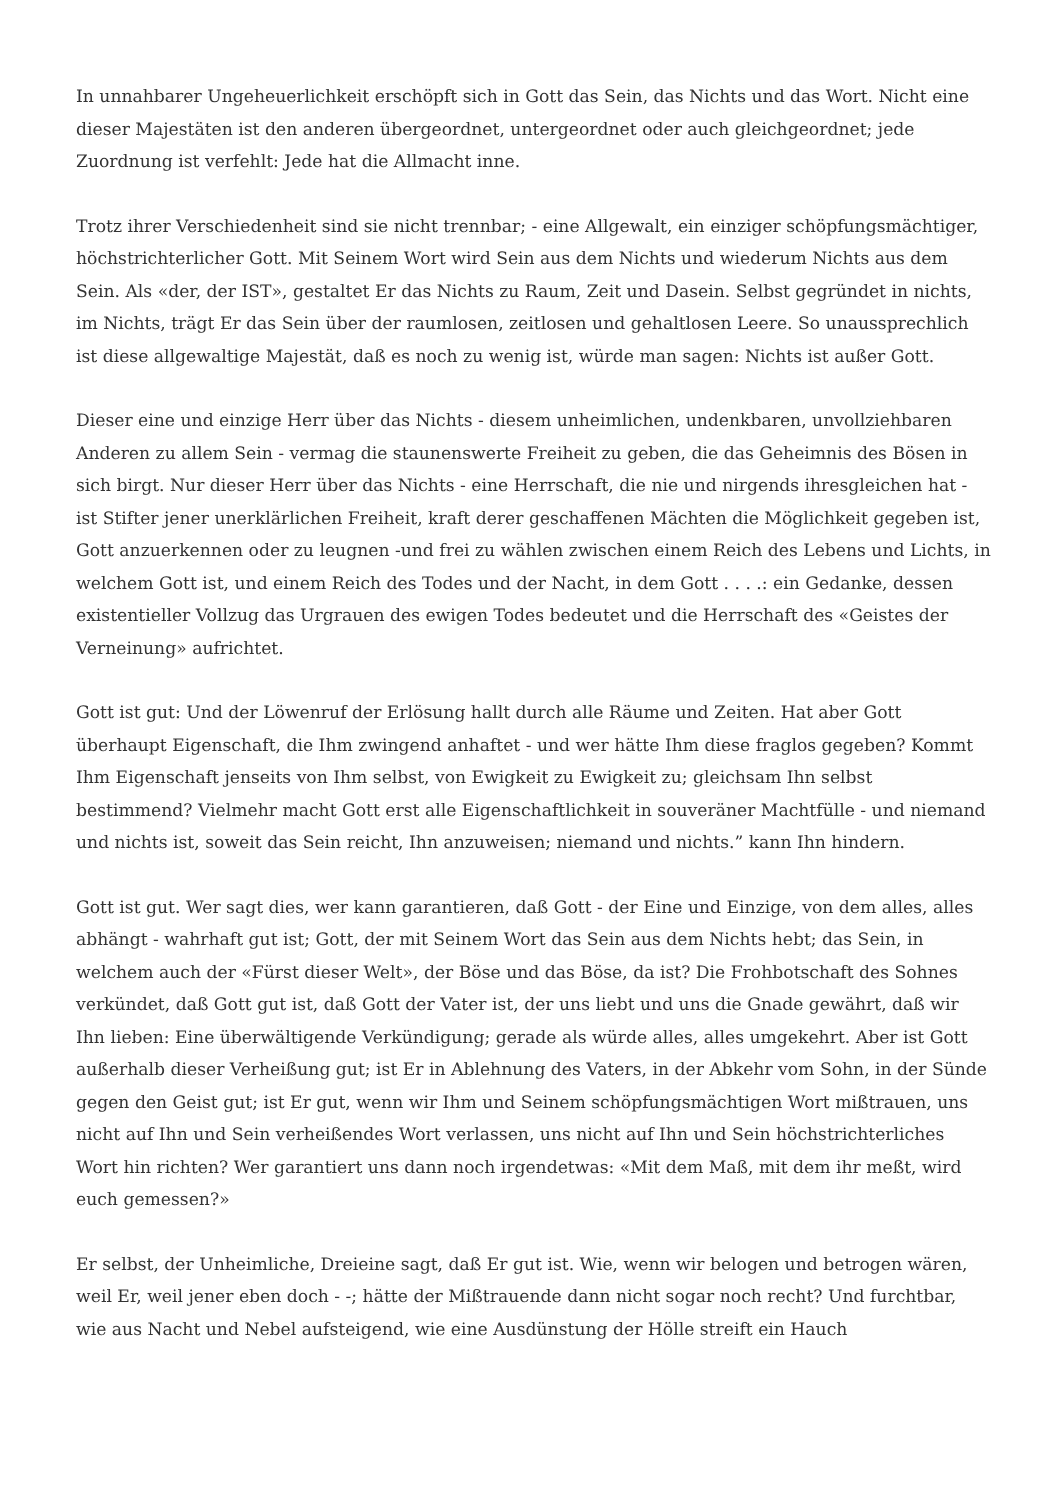In unnahbarer Ungeheuerlichkeit erschöpft sich in Gott das Sein, das Nichts und das Wort. Nicht eine dieser Majestäten ist den anderen übergeordnet, untergeordnet oder auch gleichgeordnet; jede Zuordnung ist verfehlt: Jede hat die Allmacht inne.
Trotz ihrer Verschiedenheit sind sie nicht trennbar; - eine Allgewalt, ein einziger schöpfungsmächtiger, höchstrichterlicher Gott. Mit Seinem Wort wird Sein aus dem Nichts und wiederum Nichts aus dem Sein. Als «der, der IST», gestaltet Er das Nichts zu Raum, Zeit und Dasein. Selbst gegründet in nichts, im Nichts, trägt Er das Sein über der raumlosen, zeitlosen und gehaltlosen Leere. So unaussprechlich ist diese allgewaltige Majestät, daß es noch zu wenig ist, würde man sagen: Nichts ist außer Gott.
Dieser eine und einzige Herr über das Nichts - diesem unheimlichen, undenkbaren, unvollziehbaren Anderen zu allem Sein - vermag die staunenswerte Freiheit zu geben, die das Geheimnis des Bösen in sich birgt. Nur dieser Herr über das Nichts - eine Herrschaft, die nie und nirgends ihresgleichen hat - ist Stifter jener unerklärlichen Freiheit, kraft derer geschaffenen Mächten die Möglichkeit gegeben ist, Gott anzuerkennen oder zu leugnen -und frei zu wählen zwischen einem Reich des Lebens und Lichts, in welchem Gott ist, und einem Reich des Todes und der Nacht, in dem Gott . . . .: ein Gedanke, dessen existentieller Vollzug das Urgrauen des ewigen Todes bedeutet und die Herrschaft des «Geistes der Verneinung» aufrichtet.
Gott ist gut: Und der Löwenruf der Erlösung hallt durch alle Räume und Zeiten. Hat aber Gott überhaupt Eigenschaft, die Ihm zwingend anhaftet - und wer hätte Ihm diese fraglos gegeben? Kommt Ihm Eigenschaft jenseits von Ihm selbst, von Ewigkeit zu Ewigkeit zu; gleichsam Ihn selbst bestimmend? Vielmehr macht Gott erst alle Eigenschaftlichkeit in souveräner Machtfülle - und niemand und nichts ist, soweit das Sein reicht, Ihn anzuweisen; niemand und nichts.” kann Ihn hindern.
Gott ist gut. Wer sagt dies, wer kann garantieren, daß Gott - der Eine und Einzige, von dem alles, alles abhängt - wahrhaft gut ist; Gott, der mit Seinem Wort das Sein aus dem Nichts hebt; das Sein, in welchem auch der «Fürst dieser Welt», der Böse und das Böse, da ist? Die Frohbotschaft des Sohnes verkündet, daß Gott gut ist, daß Gott der Vater ist, der uns liebt und uns die Gnade gewährt, daß wir Ihn lieben: Eine überwältigende Verkündigung; gerade als würde alles, alles umgekehrt. Aber ist Gott außerhalb dieser Verheißung gut; ist Er in Ablehnung des Vaters, in der Abkehr vom Sohn, in der Sünde gegen den Geist gut; ist Er gut, wenn wir Ihm und Seinem schöpfungsmächtigen Wort mißtrauen, uns nicht auf Ihn und Sein verheißendes Wort verlassen, uns nicht auf Ihn und Sein höchstrichterliches Wort hin richten? Wer garantiert uns dann noch irgendetwas: «Mit dem Maß, mit dem ihr meßt, wird euch gemessen?»
Er selbst, der Unheimliche, Dreieine sagt, daß Er gut ist. Wie, wenn wir belogen und betrogen wären, weil Er, weil jener eben doch - -; hätte der Mißtrauende dann nicht sogar noch recht? Und furchtbar, wie aus Nacht und Nebel aufsteigend, wie eine Ausdünstung der Hölle streift ein Hauch